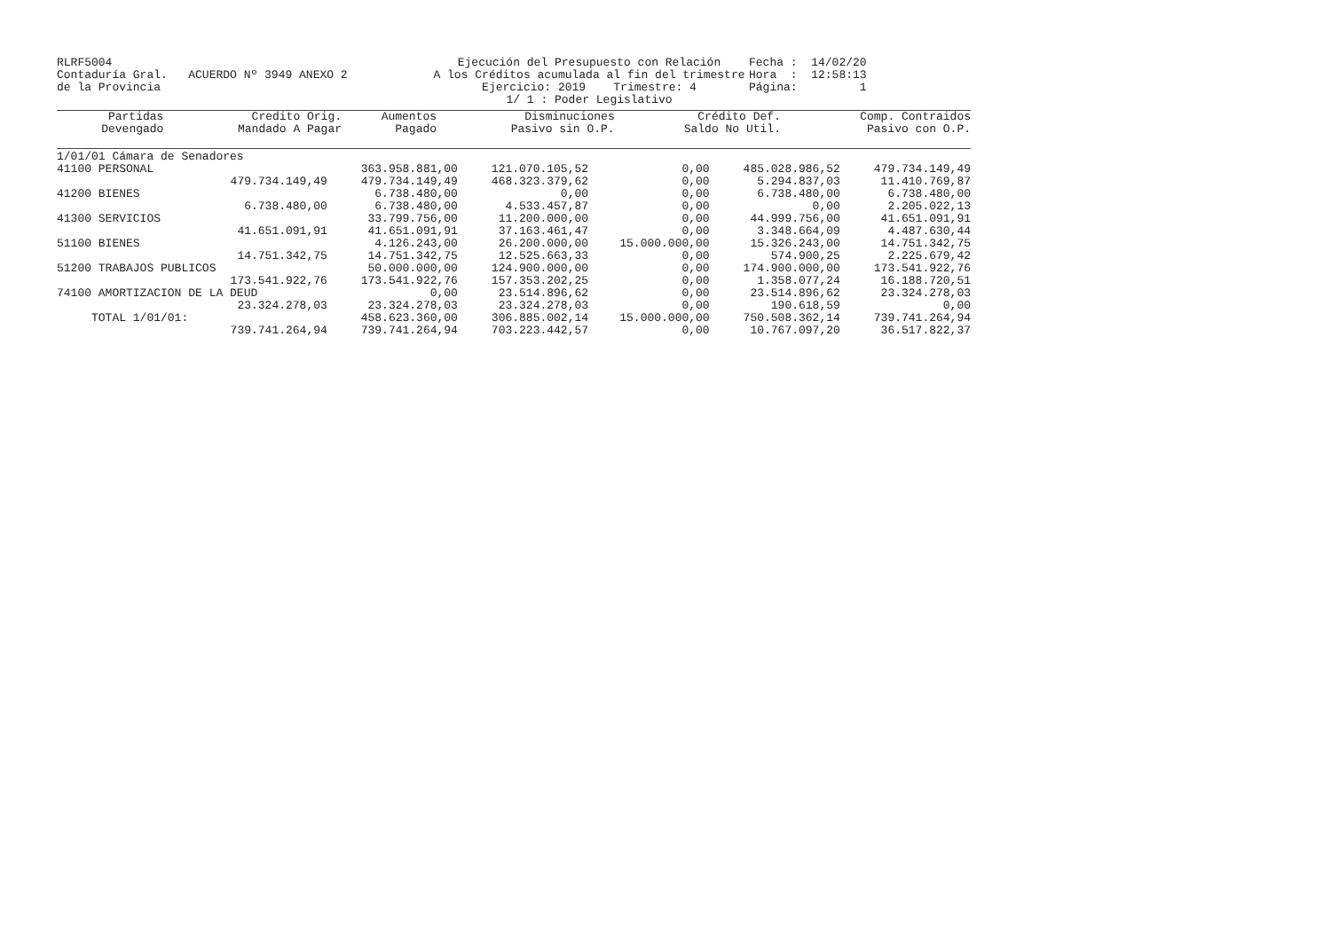RLRF5004 Contaduría Gral. ACUERDO Nº 3949 ANEXO 2 de la Provincia
Ejecución del Presupuesto con Relación
A los Créditos acumulada al fin del trimestre
Ejercicio: 2019 Trimestre: 4
1/ 1 : Poder Legislativo
Fecha : 14/02/20 Hora : 12:58:13 Página: 1
| Partidas | Credito Orig. | Aumentos | Disminuciones | Crédito Def. | Comp. Contraidos |
| --- | --- | --- | --- | --- | --- |
| Devengado | Mandado A Pagar | Pagado | Pasivo sin O.P. | Saldo No Util. | Pasivo con O.P. |
| 1/01/01 Cámara de Senadores | | | | | |
| 41100 PERSONAL | 363.958.881,00 | 121.070.105,52 | 0,00 | 485.028.986,52 | 479.734.149,49 |
| 479.734.149,49 | 479.734.149,49 | 468.323.379,62 | 0,00 | 5.294.837,03 | 11.410.769,87 |
| 41200 BIENES | 6.738.480,00 | 0,00 | 0,00 | 6.738.480,00 | 6.738.480,00 |
| 6.738.480,00 | 6.738.480,00 | 4.533.457,87 | 0,00 | 0,00 | 2.205.022,13 |
| 41300 SERVICIOS | 33.799.756,00 | 11.200.000,00 | 0,00 | 44.999.756,00 | 41.651.091,91 |
| 41.651.091,91 | 41.651.091,91 | 37.163.461,47 | 0,00 | 3.348.664,09 | 4.487.630,44 |
| 51100 BIENES | 4.126.243,00 | 26.200.000,00 | 15.000.000,00 | 15.326.243,00 | 14.751.342,75 |
| 14.751.342,75 | 14.751.342,75 | 12.525.663,33 | 0,00 | 574.900,25 | 2.225.679,42 |
| 51200 TRABAJOS PUBLICOS | 50.000.000,00 | 124.900.000,00 | 0,00 | 174.900.000,00 | 173.541.922,76 |
| 173.541.922,76 | 173.541.922,76 | 157.353.202,25 | 0,00 | 1.358.077,24 | 16.188.720,51 |
| 74100 AMORTIZACION DE LA DEUD | 0,00 | 23.514.896,62 | 0,00 | 23.514.896,62 | 23.324.278,03 |
| 23.324.278,03 | 23.324.278,03 | 23.324.278,03 | 0,00 | 190.618,59 | 0,00 |
| TOTAL 1/01/01: | 458.623.360,00 | 306.885.002,14 | 15.000.000,00 | 750.508.362,14 | 739.741.264,94 |
| 739.741.264,94 | 739.741.264,94 | 703.223.442,57 | 0,00 | 10.767.097,20 | 36.517.822,37 |